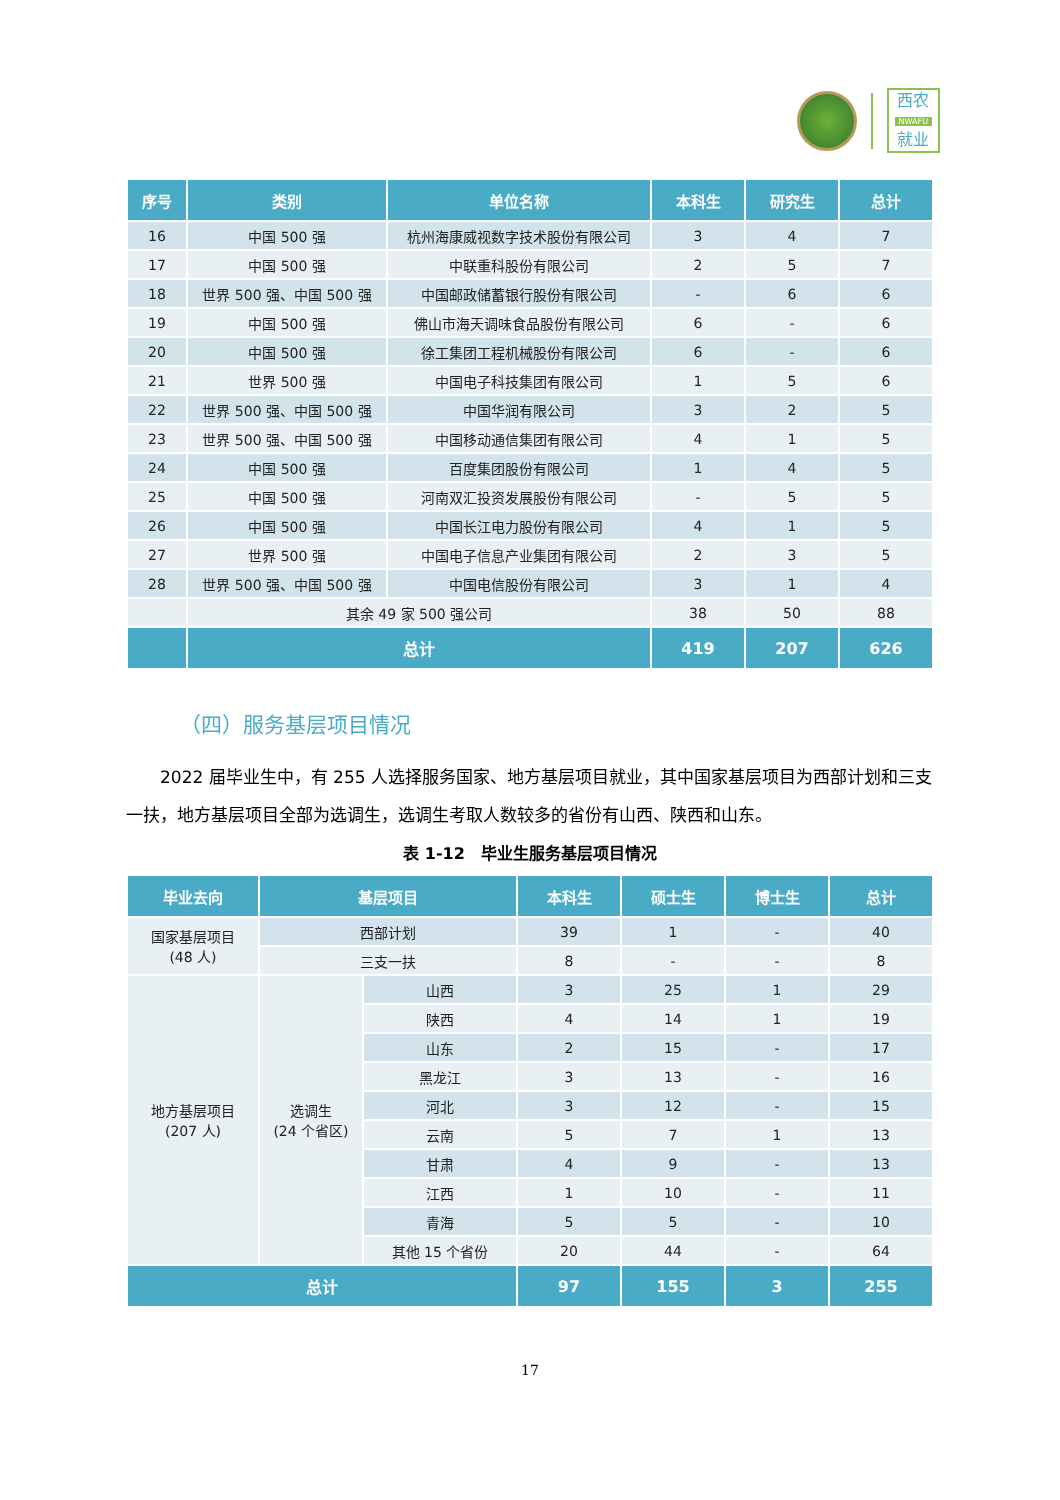西农
NWAFU
就业
| 序号 | 类别 | 单位名称 | 本科生 | 研究生 | 总计 |
| --- | --- | --- | --- | --- | --- |
| 16 | 中国 500 强 | 杭州海康威视数字技术股份有限公司 | 3 | 4 | 7 |
| 17 | 中国 500 强 | 中联重科股份有限公司 | 2 | 5 | 7 |
| 18 | 世界 500 强、中国 500 强 | 中国邮政储蓄银行股份有限公司 | - | 6 | 6 |
| 19 | 中国 500 强 | 佛山市海天调味食品股份有限公司 | 6 | - | 6 |
| 20 | 中国 500 强 | 徐工集团工程机械股份有限公司 | 6 | - | 6 |
| 21 | 世界 500 强 | 中国电子科技集团有限公司 | 1 | 5 | 6 |
| 22 | 世界 500 强、中国 500 强 | 中国华润有限公司 | 3 | 2 | 5 |
| 23 | 世界 500 强、中国 500 强 | 中国移动通信集团有限公司 | 4 | 1 | 5 |
| 24 | 中国 500 强 | 百度集团股份有限公司 | 1 | 4 | 5 |
| 25 | 中国 500 强 | 河南双汇投资发展股份有限公司 | - | 5 | 5 |
| 26 | 中国 500 强 | 中国长江电力股份有限公司 | 4 | 1 | 5 |
| 27 | 世界 500 强 | 中国电子信息产业集团有限公司 | 2 | 3 | 5 |
| 28 | 世界 500 强、中国 500 强 | 中国电信股份有限公司 | 3 | 1 | 4 |
| | 其余 49 家 500 强公司 | | 38 | 50 | 88 |
| | 总计 | | 419 | 207 | 626 |
（四）服务基层项目情况
2022 届毕业生中，有 255 人选择服务国家、地方基层项目就业，其中国家基层项目为西部计划和三支一扶，地方基层项目全部为选调生，选调生考取人数较多的省份有山西、陕西和山东。
表 1-12　毕业生服务基层项目情况
| 毕业去向 | 基层项目 | | 本科生 | 硕士生 | 博士生 | 总计 |
| --- | --- | --- | --- | --- | --- | --- |
| 国家基层项目 (48 人) | 西部计划 | | 39 | 1 | - | 40 |
| | 三支一扶 | | 8 | - | - | 8 |
| 地方基层项目 (207 人) | 选调生 (24 个省区) | 山西 | 3 | 25 | 1 | 29 |
| | | 陕西 | 4 | 14 | 1 | 19 |
| | | 山东 | 2 | 15 | - | 17 |
| | | 黑龙江 | 3 | 13 | - | 16 |
| | | 河北 | 3 | 12 | - | 15 |
| | | 云南 | 5 | 7 | 1 | 13 |
| | | 甘肃 | 4 | 9 | - | 13 |
| | | 江西 | 1 | 10 | - | 11 |
| | | 青海 | 5 | 5 | - | 10 |
| | | 其他 15 个省份 | 20 | 44 | - | 64 |
| 总计 | | | 97 | 155 | 3 | 255 |
17